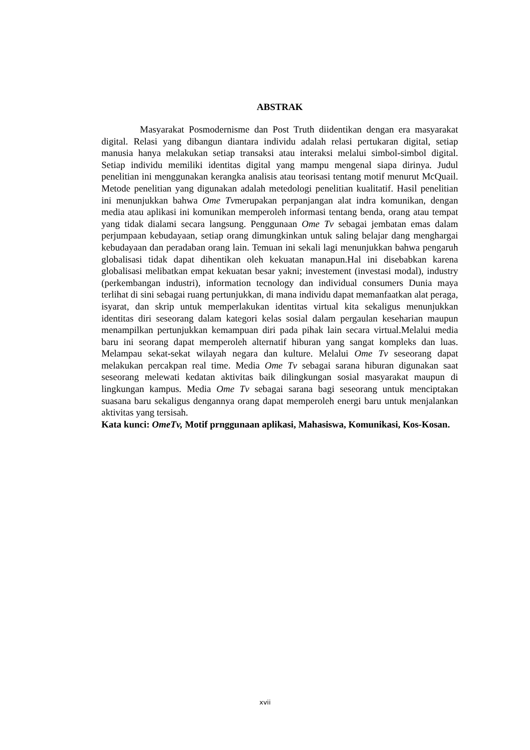ABSTRAK
Masyarakat Posmodernisme dan Post Truth diidentikan dengan era masyarakat digital. Relasi yang dibangun diantara individu adalah relasi pertukaran digital, setiap manusia hanya melakukan setiap transaksi atau interaksi melalui simbol-simbol digital. Setiap individu memiliki identitas digital yang mampu mengenal siapa dirinya. Judul penelitian ini menggunakan kerangka analisis atau teorisasi tentang motif menurut McQuail. Metode penelitian yang digunakan adalah metedologi penelitian kualitatif. Hasil penelitian ini menunjukkan bahwa Ome Tvmerupakan perpanjangan alat indra komunikan, dengan media atau aplikasi ini komunikan memperoleh informasi tentang benda, orang atau tempat yang tidak dialami secara langsung. Penggunaan Ome Tv sebagai jembatan emas dalam perjumpaan kebudayaan, setiap orang dimungkinkan untuk saling belajar dang menghargai kebudayaan dan peradaban orang lain. Temuan ini sekali lagi menunjukkan bahwa pengaruh globalisasi tidak dapat dihentikan oleh kekuatan manapun.Hal ini disebabkan karena globalisasi melibatkan empat kekuatan besar yakni; investement (investasi modal), industry (perkembangan industri), information tecnology dan individual consumers Dunia maya terlihat di sini sebagai ruang pertunjukkan, di mana individu dapat memanfaatkan alat peraga, isyarat, dan skrip untuk memperlakukan identitas virtual kita sekaligus menunjukkan identitas diri seseorang dalam kategori kelas sosial dalam pergaulan keseharian maupun menampilkan pertunjukkan kemampuan diri pada pihak lain secara virtual.Melalui media baru ini seorang dapat memperoleh alternatif hiburan yang sangat kompleks dan luas. Melampau sekat-sekat wilayah negara dan kulture. Melalui Ome Tv seseorang dapat melakukan percakpan real time. Media Ome Tv sebagai sarana hiburan digunakan saat seseorang melewati kedatan aktivitas baik dilingkungan sosial masyarakat maupun di lingkungan kampus. Media Ome Tv sebagai sarana bagi seseorang untuk menciptakan suasana baru sekaligus dengannya orang dapat memperoleh energi baru untuk menjalankan aktivitas yang tersisah.
Kata kunci: OmeTv, Motif prnggunaan aplikasi, Mahasiswa, Komunikasi, Kos-Kosan.
xvii